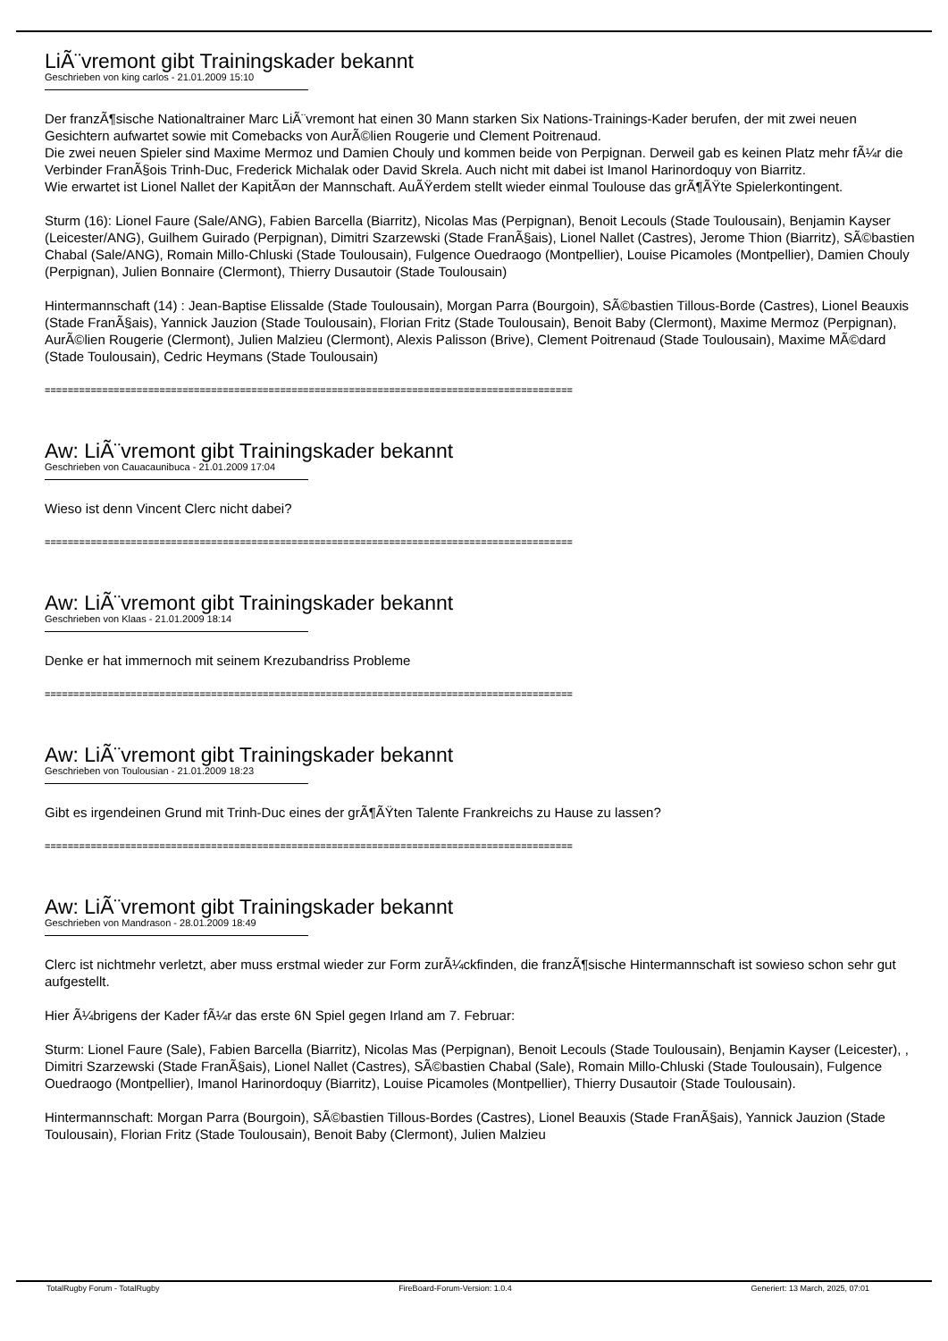LiÃ¨vremont gibt Trainingskader bekannt
Geschrieben von king carlos - 21.01.2009 15:10
Der franzÃ¶sische Nationaltrainer Marc LiÃ¨vremont hat einen 30 Mann starken Six Nations-Trainings-Kader berufen, der mit zwei neuen Gesichtern aufwartet sowie mit Comebacks von AurÃ©lien Rougerie und Clement Poitrenaud.
Die zwei neuen Spieler sind Maxime Mermoz und Damien Chouly und kommen beide von Perpignan. Derweil gab es keinen Platz mehr fÃ¼r die Verbinder FranÃ§ois Trinh-Duc, Frederick Michalak oder David Skrela. Auch nicht mit dabei ist Imanol Harinordoquy von Biarritz.
Wie erwartet ist Lionel Nallet der KapitÃ¤n der Mannschaft. AuÃŸerdem stellt wieder einmal Toulouse das grÃ¶ÃŸte Spielerkontingent.
Sturm (16): Lionel Faure (Sale/ANG), Fabien Barcella (Biarritz), Nicolas Mas (Perpignan), Benoit Lecouls (Stade Toulousain), Benjamin Kayser (Leicester/ANG), Guilhem Guirado (Perpignan), Dimitri Szarzewski (Stade FranÃ§ais), Lionel Nallet (Castres), Jerome Thion (Biarritz), SÃ©bastien Chabal (Sale/ANG), Romain Millo-Chluski (Stade Toulousain), Fulgence Ouedraogo (Montpellier), Louise Picamoles (Montpellier), Damien Chouly (Perpignan), Julien Bonnaire (Clermont), Thierry Dusautoir (Stade Toulousain)
Hintermannschaft (14) : Jean-Baptise Elissalde (Stade Toulousain), Morgan Parra (Bourgoin), SÃ©bastien Tillous-Borde (Castres), Lionel Beauxis (Stade FranÃ§ais), Yannick Jauzion (Stade Toulousain), Florian Fritz (Stade Toulousain), Benoit Baby (Clermont), Maxime Mermoz (Perpignan), AurÃ©lien Rougerie (Clermont), Julien Malzieu (Clermont), Alexis Palisson (Brive), Clement Poitrenaud (Stade Toulousain), Maxime MÃ©dard (Stade Toulousain), Cedric Heymans (Stade Toulousain)
============================================================================================
Aw: LiÃ¨vremont gibt Trainingskader bekannt
Geschrieben von Cauacaunibuca - 21.01.2009 17:04
Wieso ist denn Vincent Clerc nicht dabei?
============================================================================================
Aw: LiÃ¨vremont gibt Trainingskader bekannt
Geschrieben von Klaas - 21.01.2009 18:14
Denke er hat immernoch mit seinem Krezubandriss Probleme
============================================================================================
Aw: LiÃ¨vremont gibt Trainingskader bekannt
Geschrieben von Toulousian - 21.01.2009 18:23
Gibt es irgendeinen Grund mit Trinh-Duc eines der grÃ¶ÃŸten Talente Frankreichs zu Hause zu lassen?
============================================================================================
Aw: LiÃ¨vremont gibt Trainingskader bekannt
Geschrieben von Mandrason - 28.01.2009 18:49
Clerc ist nichtmehr verletzt, aber muss erstmal wieder zur Form zurÃ¼ckfinden, die franzÃ¶sische Hintermannschaft ist sowieso schon sehr gut aufgestellt.
Hier Ã¼brigens der Kader fÃ¼r das erste 6N Spiel gegen Irland am 7. Februar:
Sturm: Lionel Faure (Sale), Fabien Barcella (Biarritz), Nicolas Mas (Perpignan), Benoit Lecouls (Stade Toulousain), Benjamin Kayser (Leicester), , Dimitri Szarzewski (Stade FranÃ§ais), Lionel Nallet (Castres), SÃ©bastien Chabal (Sale), Romain Millo-Chluski (Stade Toulousain), Fulgence Ouedraogo (Montpellier), Imanol Harinordoquy (Biarritz), Louise Picamoles (Montpellier), Thierry Dusautoir (Stade Toulousain).
Hintermannschaft: Morgan Parra (Bourgoin), SÃ©bastien Tillous-Bordes (Castres), Lionel Beauxis (Stade FranÃ§ais), Yannick Jauzion (Stade Toulousain), Florian Fritz (Stade Toulousain), Benoit Baby (Clermont), Julien Malzieu
TotalRugby Forum - TotalRugby FireBoard-Forum-Version: 1.0.4 Generiert: 13 March, 2025, 07:01